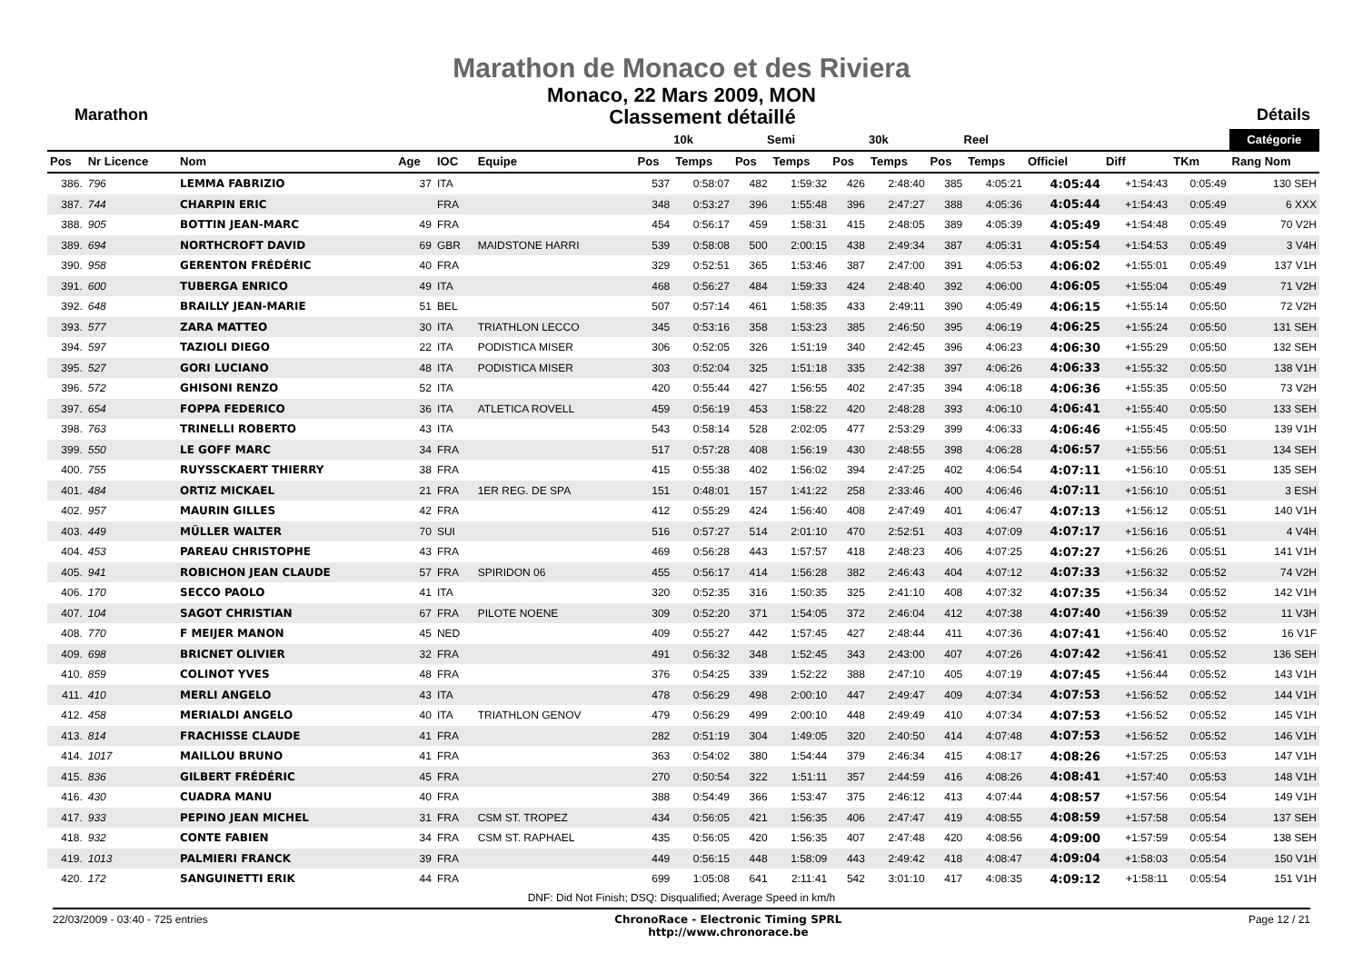Marathon de Monaco et des Riviera
Monaco, 22 Mars 2009, MON
Marathon Classement détaillé Détails
| | | | | | | | 10k | | Semi | | 30k | | Reel | | | | | Catégorie |
| --- | --- | --- | --- | --- | --- | --- | --- | --- | --- | --- | --- | --- | --- | --- | --- | --- | --- | --- |
| Pos | Nr Licence | Nom | Age | IOC | Equipe | | Pos | Temps | Pos | Temps | Pos | Temps | Pos | Temps | Officiel | Diff | TKm | Rang Nom |
| 386. | 796 | LEMMA FABRIZIO | 37 | ITA | | | 537 | 0:58:07 | 482 | 1:59:32 | 426 | 2:48:40 | 385 | 4:05:21 | 4:05:44 | +1:54:43 | 0:05:49 | 130 SEH |
| 387. | 744 | CHARPIN ERIC | | FRA | | | 348 | 0:53:27 | 396 | 1:55:48 | 396 | 2:47:27 | 388 | 4:05:36 | 4:05:44 | +1:54:43 | 0:05:49 | 6 XXX |
| 388. | 905 | BOTTIN JEAN-MARC | 49 | FRA | | | 454 | 0:56:17 | 459 | 1:58:31 | 415 | 2:48:05 | 389 | 4:05:39 | 4:05:49 | +1:54:48 | 0:05:49 | 70 V2H |
| 389. | 694 | NORTHCROFT DAVID | 69 | GBR | MAIDSTONE HARRI | | 539 | 0:58:08 | 500 | 2:00:15 | 438 | 2:49:34 | 387 | 4:05:31 | 4:05:54 | +1:54:53 | 0:05:49 | 3 V4H |
| 390. | 958 | GERENTON FRÉDÉRIC | 40 | FRA | | | 329 | 0:52:51 | 365 | 1:53:46 | 387 | 2:47:00 | 391 | 4:05:53 | 4:06:02 | +1:55:01 | 0:05:49 | 137 V1H |
| 391. | 600 | TUBERGA ENRICO | 49 | ITA | | | 468 | 0:56:27 | 484 | 1:59:33 | 424 | 2:48:40 | 392 | 4:06:00 | 4:06:05 | +1:55:04 | 0:05:49 | 71 V2H |
| 392. | 648 | BRAILLY JEAN-MARIE | 51 | BEL | | | 507 | 0:57:14 | 461 | 1:58:35 | 433 | 2:49:11 | 390 | 4:05:49 | 4:06:15 | +1:55:14 | 0:05:50 | 72 V2H |
| 393. | 577 | ZARA MATTEO | 30 | ITA | TRIATHLON LECCO | | 345 | 0:53:16 | 358 | 1:53:23 | 385 | 2:46:50 | 395 | 4:06:19 | 4:06:25 | +1:55:24 | 0:05:50 | 131 SEH |
| 394. | 597 | TAZIOLI DIEGO | 22 | ITA | PODISTICA MISER | | 306 | 0:52:05 | 326 | 1:51:19 | 340 | 2:42:45 | 396 | 4:06:23 | 4:06:30 | +1:55:29 | 0:05:50 | 132 SEH |
| 395. | 527 | GORI LUCIANO | 48 | ITA | PODISTICA MISER | | 303 | 0:52:04 | 325 | 1:51:18 | 335 | 2:42:38 | 397 | 4:06:26 | 4:06:33 | +1:55:32 | 0:05:50 | 138 V1H |
| 396. | 572 | GHISONI RENZO | 52 | ITA | | | 420 | 0:55:44 | 427 | 1:56:55 | 402 | 2:47:35 | 394 | 4:06:18 | 4:06:36 | +1:55:35 | 0:05:50 | 73 V2H |
| 397. | 654 | FOPPA FEDERICO | 36 | ITA | ATLETICA ROVELL | | 459 | 0:56:19 | 453 | 1:58:22 | 420 | 2:48:28 | 393 | 4:06:10 | 4:06:41 | +1:55:40 | 0:05:50 | 133 SEH |
| 398. | 763 | TRINELLI ROBERTO | 43 | ITA | | | 543 | 0:58:14 | 528 | 2:02:05 | 477 | 2:53:29 | 399 | 4:06:33 | 4:06:46 | +1:55:45 | 0:05:50 | 139 V1H |
| 399. | 550 | LE GOFF MARC | 34 | FRA | | | 517 | 0:57:28 | 408 | 1:56:19 | 430 | 2:48:55 | 398 | 4:06:28 | 4:06:57 | +1:55:56 | 0:05:51 | 134 SEH |
| 400. | 755 | RUYSSCKAERT THIERRY | 38 | FRA | | | 415 | 0:55:38 | 402 | 1:56:02 | 394 | 2:47:25 | 402 | 4:06:54 | 4:07:11 | +1:56:10 | 0:05:51 | 135 SEH |
| 401. | 484 | ORTIZ MICKAEL | 21 | FRA | 1ER REG. DE SPA | | 151 | 0:48:01 | 157 | 1:41:22 | 258 | 2:33:46 | 400 | 4:06:46 | 4:07:11 | +1:56:10 | 0:05:51 | 3 ESH |
| 402. | 957 | MAURIN GILLES | 42 | FRA | | | 412 | 0:55:29 | 424 | 1:56:40 | 408 | 2:47:49 | 401 | 4:06:47 | 4:07:13 | +1:56:12 | 0:05:51 | 140 V1H |
| 403. | 449 | MÜLLER WALTER | 70 | SUI | | | 516 | 0:57:27 | 514 | 2:01:10 | 470 | 2:52:51 | 403 | 4:07:09 | 4:07:17 | +1:56:16 | 0:05:51 | 4 V4H |
| 404. | 453 | PAREAU CHRISTOPHE | 43 | FRA | | | 469 | 0:56:28 | 443 | 1:57:57 | 418 | 2:48:23 | 406 | 4:07:25 | 4:07:27 | +1:56:26 | 0:05:51 | 141 V1H |
| 405. | 941 | ROBICHON JEAN CLAUDE | 57 | FRA | SPIRIDON 06 | | 455 | 0:56:17 | 414 | 1:56:28 | 382 | 2:46:43 | 404 | 4:07:12 | 4:07:33 | +1:56:32 | 0:05:52 | 74 V2H |
| 406. | 170 | SECCO PAOLO | 41 | ITA | | | 320 | 0:52:35 | 316 | 1:50:35 | 325 | 2:41:10 | 408 | 4:07:32 | 4:07:35 | +1:56:34 | 0:05:52 | 142 V1H |
| 407. | 104 | SAGOT CHRISTIAN | 67 | FRA | PILOTE NOENE | | 309 | 0:52:20 | 371 | 1:54:05 | 372 | 2:46:04 | 412 | 4:07:38 | 4:07:40 | +1:56:39 | 0:05:52 | 11 V3H |
| 408. | 770 | F MEIJER MANON | 45 | NED | | | 409 | 0:55:27 | 442 | 1:57:45 | 427 | 2:48:44 | 411 | 4:07:36 | 4:07:41 | +1:56:40 | 0:05:52 | 16 V1F |
| 409. | 698 | BRICNET OLIVIER | 32 | FRA | | | 491 | 0:56:32 | 348 | 1:52:45 | 343 | 2:43:00 | 407 | 4:07:26 | 4:07:42 | +1:56:41 | 0:05:52 | 136 SEH |
| 410. | 859 | COLINOT YVES | 48 | FRA | | | 376 | 0:54:25 | 339 | 1:52:22 | 388 | 2:47:10 | 405 | 4:07:19 | 4:07:45 | +1:56:44 | 0:05:52 | 143 V1H |
| 411. | 410 | MERLI ANGELO | 43 | ITA | | | 478 | 0:56:29 | 498 | 2:00:10 | 447 | 2:49:47 | 409 | 4:07:34 | 4:07:53 | +1:56:52 | 0:05:52 | 144 V1H |
| 412. | 458 | MERIALDI ANGELO | 40 | ITA | TRIATHLON GENOV | | 479 | 0:56:29 | 499 | 2:00:10 | 448 | 2:49:49 | 410 | 4:07:34 | 4:07:53 | +1:56:52 | 0:05:52 | 145 V1H |
| 413. | 814 | FRACHISSE CLAUDE | 41 | FRA | | | 282 | 0:51:19 | 304 | 1:49:05 | 320 | 2:40:50 | 414 | 4:07:48 | 4:07:53 | +1:56:52 | 0:05:52 | 146 V1H |
| 414. | 1017 | MAILLOU BRUNO | 41 | FRA | | | 363 | 0:54:02 | 380 | 1:54:44 | 379 | 2:46:34 | 415 | 4:08:17 | 4:08:26 | +1:57:25 | 0:05:53 | 147 V1H |
| 415. | 836 | GILBERT FRÉDÉRIC | 45 | FRA | | | 270 | 0:50:54 | 322 | 1:51:11 | 357 | 2:44:59 | 416 | 4:08:26 | 4:08:41 | +1:57:40 | 0:05:53 | 148 V1H |
| 416. | 430 | CUADRA MANU | 40 | FRA | | | 388 | 0:54:49 | 366 | 1:53:47 | 375 | 2:46:12 | 413 | 4:07:44 | 4:08:57 | +1:57:56 | 0:05:54 | 149 V1H |
| 417. | 933 | PEPINO JEAN MICHEL | 31 | FRA | CSM ST. TROPEZ | | 434 | 0:56:05 | 421 | 1:56:35 | 406 | 2:47:47 | 419 | 4:08:55 | 4:08:59 | +1:57:58 | 0:05:54 | 137 SEH |
| 418. | 932 | CONTE FABIEN | 34 | FRA | CSM ST. RAPHAEL | | 435 | 0:56:05 | 420 | 1:56:35 | 407 | 2:47:48 | 420 | 4:08:56 | 4:09:00 | +1:57:59 | 0:05:54 | 138 SEH |
| 419. | 1013 | PALMIERI FRANCK | 39 | FRA | | | 449 | 0:56:15 | 448 | 1:58:09 | 443 | 2:49:42 | 418 | 4:08:47 | 4:09:04 | +1:58:03 | 0:05:54 | 150 V1H |
| 420. | 172 | SANGUINETTI ERIK | 44 | FRA | | | 699 | 1:05:08 | 641 | 2:11:41 | 542 | 3:01:10 | 417 | 4:08:35 | 4:09:12 | +1:58:11 | 0:05:54 | 151 V1H |
DNF: Did Not Finish; DSQ: Disqualified; Average Speed in km/h
22/03/2009 - 03:40 - 725 entries
ChronoRace - Electronic Timing SPRL
http://www.chronorace.be
Page 12 / 21